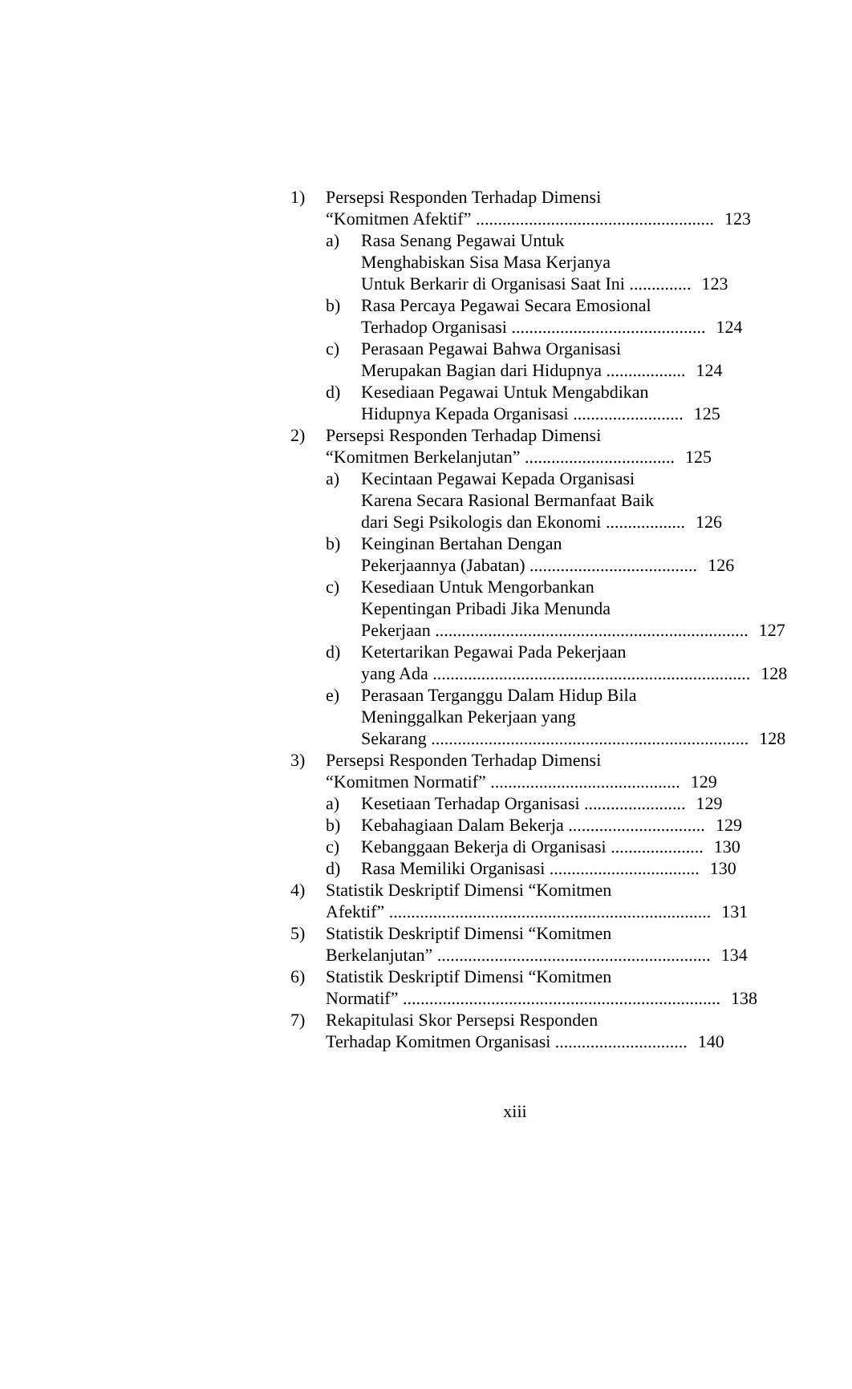1) Persepsi Responden Terhadap Dimensi
“Komitmen Afektif” ...................................................... 123
a) Rasa Senang Pegawai Untuk
Menghabiskan Sisa Masa Kerjanya
Untuk Berkarir di Organisasi Saat Ini .............. 123
b) Rasa Percaya Pegawai Secara Emosional
Terhadop Organisasi ............................................ 124
c) Perasaan Pegawai Bahwa Organisasi
Merupakan Bagian dari Hidupnya .................. 124
d) Kesediaan Pegawai Untuk Mengabdikan
Hidupnya Kepada Organisasi ......................... 125
2) Persepsi Responden Terhadap Dimensi
“Komitmen Berkelanjutan” .................................. 125
a) Kecintaan Pegawai Kepada Organisasi
Karena Secara Rasional Bermanfaat Baik
dari Segi Psikologis dan Ekonomi .................. 126
b) Keinginan Bertahan Dengan
Pekerjaannya (Jabatan) ...................................... 126
c) Kesediaan Untuk Mengorbankan
Kepentingan Pribadi Jika Menunda
Pekerjaan ....................................................................... 127
d) Ketertarikan Pegawai Pada Pekerjaan
yang Ada ........................................................................ 128
e) Perasaan Terganggu Dalam Hidup Bila
Meninggalkan Pekerjaan yang
Sekarang ........................................................................ 128
3) Persepsi Responden Terhadap Dimensi
“Komitmen Normatif” ........................................... 129
a) Kesetiaan Terhadap Organisasi ....................... 129
b) Kebahagiaan Dalam Bekerja ............................... 129
c) Kebanggaan Bekerja di Organisasi ..................... 130
d) Rasa Memiliki Organisasi .................................. 130
4) Statistik Deskriptif Dimensi “Komitmen
Afektif” ......................................................................... 131
5) Statistik Deskriptif Dimensi “Komitmen
Berkelanjutan” .............................................................. 134
6) Statistik Deskriptif Dimensi “Komitmen
Normatif” ........................................................................ 138
7) Rekapitulasi Skor Persepsi Responden
Terhadap Komitmen Organisasi .............................. 140
xiii